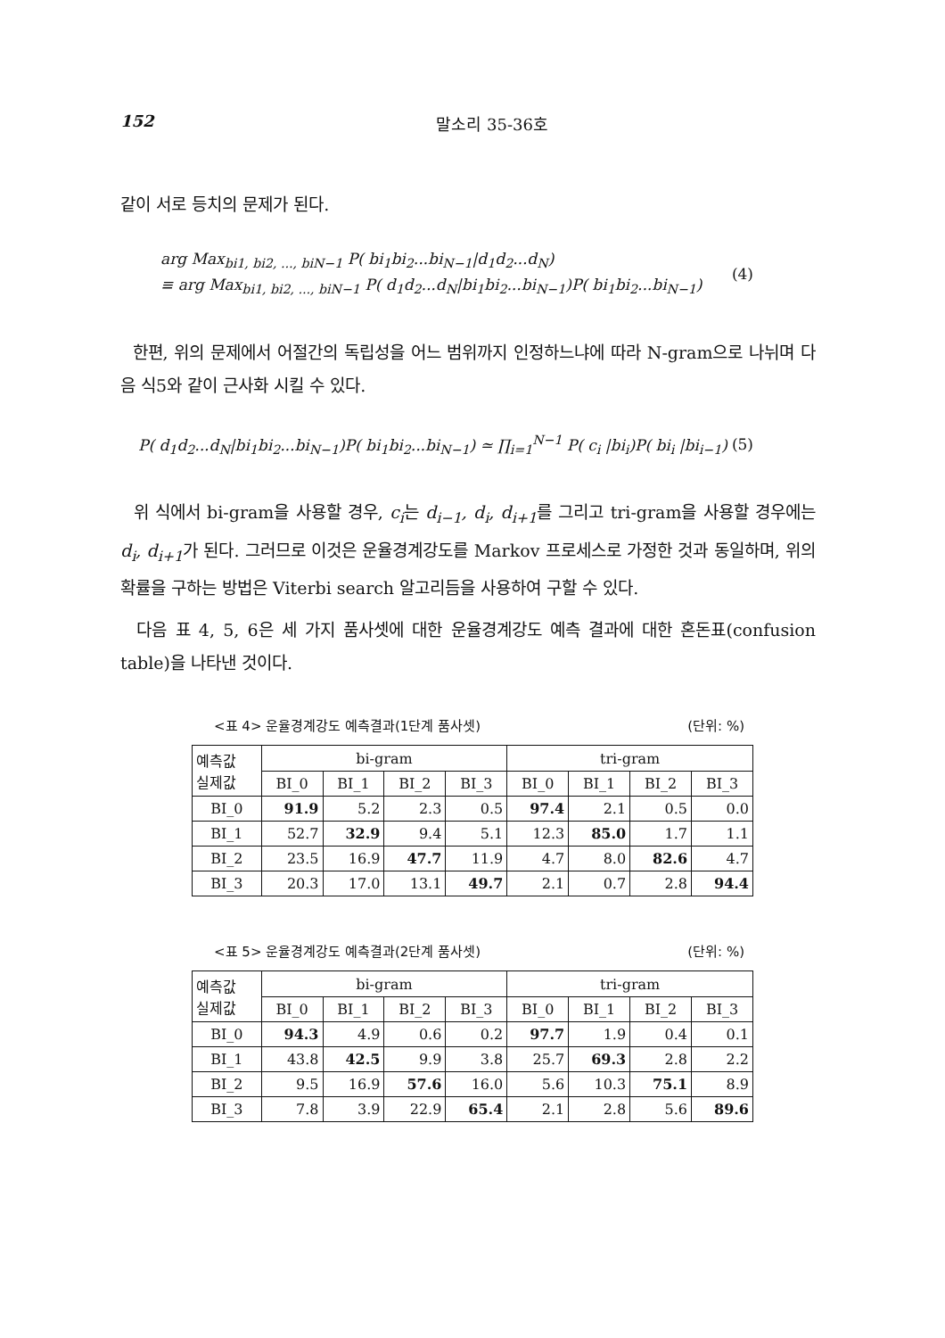152 말소리 35-36호
같이 서로 등치의 문제가 된다.
arg Max<sub>bi1, bi2, ..., biN−1</sub> P( bi<sub>1</sub>bi<sub>2</sub>...bi<sub>N−1</sub>|d<sub>1</sub>d<sub>2</sub>...d<sub>N</sub>)
≡ arg Max<sub>bi1, bi2, ..., biN−1</sub> P( d<sub>1</sub>d<sub>2</sub>...d<sub>N</sub>|bi<sub>1</sub>bi<sub>2</sub>...bi<sub>N−1</sub>)P( bi<sub>1</sub>bi<sub>2</sub>...bi<sub>N−1</sub>)
(4)
한편, 위의 문제에서 어절간의 독립성을 어느 범위까지 인정하느냐에 따라 N-gram으로 나뉘며 다음 식5와 같이 근사화 시킬 수 있다.
P( d<sub>1</sub>d<sub>2</sub>...d<sub>N</sub>|bi<sub>1</sub>bi<sub>2</sub>...bi<sub>N−1</sub>)P( bi<sub>1</sub>bi<sub>2</sub>...bi<sub>N−1</sub>) ≃ ∏<sub>i=1</sub><sup>N−1</sup> P( c<sub>i</sub> |bi<sub>i</sub>)P( bi<sub>i</sub> |bi<sub>i−1</sub>)
(5)
위 식에서 bi-gram을 사용할 경우, c<sub>i</sub>는 d<sub>i−1</sub>, d<sub>i</sub>, d<sub>i+1</sub>를 그리고 tri-gram을 사용할 경우에는 d<sub>i</sub>, d<sub>i+1</sub>가 된다. 그러므로 이것은 운율경계강도를 Markov 프로세스로 가정한 것과 동일하며, 위의 확률을 구하는 방법은 Viterbi search 알고리듬을 사용하여 구할 수 있다.
다음 표 4, 5, 6은 세 가지 품사셋에 대한 운율경계강도 예측 결과에 대한 혼돈표(confusion table)을 나타낸 것이다.
<표 4> 운율경계강도 예측결과(1단계 품사셋) (단위: %)
| 예측값 실제값 | bi-gram | | | | tri-gram | | | |
| --- | --- | --- | --- | --- | --- | --- | --- | --- |
| | BI_0 | BI_1 | BI_2 | BI_3 | BI_0 | BI_1 | BI_2 | BI_3 |
| BI_0 | 91.9 | 5.2 | 2.3 | 0.5 | 97.4 | 2.1 | 0.5 | 0.0 |
| BI_1 | 52.7 | 32.9 | 9.4 | 5.1 | 12.3 | 85.0 | 1.7 | 1.1 |
| BI_2 | 23.5 | 16.9 | 47.7 | 11.9 | 4.7 | 8.0 | 82.6 | 4.7 |
| BI_3 | 20.3 | 17.0 | 13.1 | 49.7 | 2.1 | 0.7 | 2.8 | 94.4 |
<표 5> 운율경계강도 예측결과(2단계 품사셋) (단위: %)
| 예측값 실제값 | bi-gram | | | | tri-gram | | | |
| --- | --- | --- | --- | --- | --- | --- | --- | --- |
| | BI_0 | BI_1 | BI_2 | BI_3 | BI_0 | BI_1 | BI_2 | BI_3 |
| BI_0 | 94.3 | 4.9 | 0.6 | 0.2 | 97.7 | 1.9 | 0.4 | 0.1 |
| BI_1 | 43.8 | 42.5 | 9.9 | 3.8 | 25.7 | 69.3 | 2.8 | 2.2 |
| BI_2 | 9.5 | 16.9 | 57.6 | 16.0 | 5.6 | 10.3 | 75.1 | 8.9 |
| BI_3 | 7.8 | 3.9 | 22.9 | 65.4 | 2.1 | 2.8 | 5.6 | 89.6 |